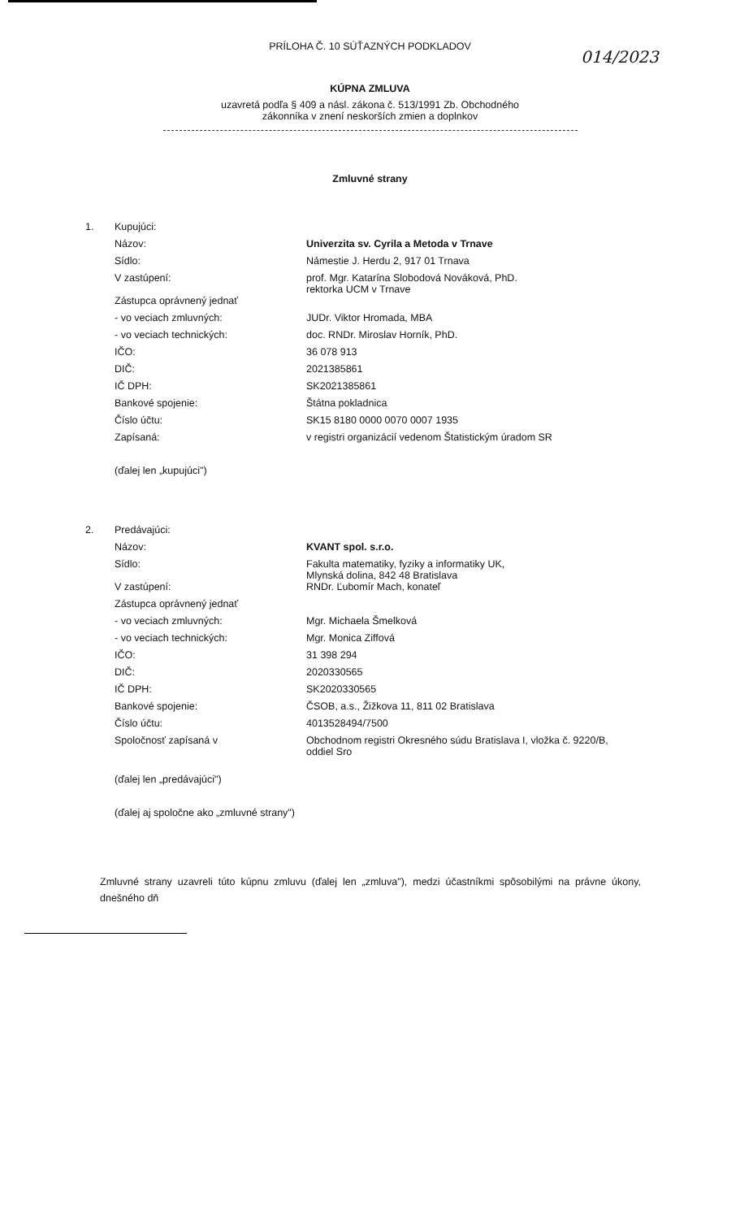014/2023
PRÍLOHA Č. 10 SÚŤAZNÝCH PODKLADOV
KÚPNA ZMLUVA
uzavretá podľa § 409 a násl. zákona č. 513/1991 Zb. Obchodného
zákonníka v znení neskorších zmien a doplnkov
Zmluvné strany
| 1. | Kupujúci: | |
| | Názov: | Univerzita sv. Cyrila a Metoda v Trnave |
| | Sídlo: | Námestie J. Herdu 2, 917 01 Trnava |
| | V zastúpení: | prof. Mgr. Katarína Slobodová Nováková, PhD. rektorka UCM v Trnave |
| | Zástupca oprávnený jednať | |
| | - vo veciach zmluvných: | JUDr. Viktor Hromada, MBA |
| | - vo veciach technických: | doc. RNDr. Miroslav Horník, PhD. |
| | IČO: | 36 078 913 |
| | DIČ: | 2021385861 |
| | IČ DPH: | SK2021385861 |
| | Bankové spojenie: | Štátna pokladnica |
| | Číslo účtu: | SK15 8180 0000 0070 0007 1935 |
| | Zapísaná: | v registri organizácií vedenom Štatistickým úradom SR |
| | (ďalej len „kupujúci") | |
| 2. | Predávajúci: | |
| | Názov: | KVANT spol. s.r.o. |
| | Sídlo: | Fakulta matematiky, fyziky a informatiky UK, Mlynská dolina, 842 48 Bratislava |
| | V zastúpení: | RNDr. Ľubomír Mach, konateľ |
| | Zástupca oprávnený jednať | |
| | - vo veciach zmluvných: | Mgr. Michaela Šmelková |
| | - vo veciach technických: | Mgr. Monica Ziffová |
| | IČO: | 31 398 294 |
| | DIČ: | 2020330565 |
| | IČ DPH: | SK2020330565 |
| | Bankové spojenie: | ČSOB, a.s., Žižkova 11, 811 02 Bratislava |
| | Číslo účtu: | 4013528494/7500 |
| | Spoločnosť zapísaná v | Obchodnom registri Okresného súdu Bratislava I, vložka č. 9220/B, oddiel Sro |
| | (ďalej len „predávajúci") | |
| | (ďalej aj spoločne ako „zmluvné strany") | |
Zmluvné strany uzavreli túto kúpnu zmluvu (ďalej len „zmluva"), medzi účastníkmi spôsobilými na právne úkony, dnešného dň